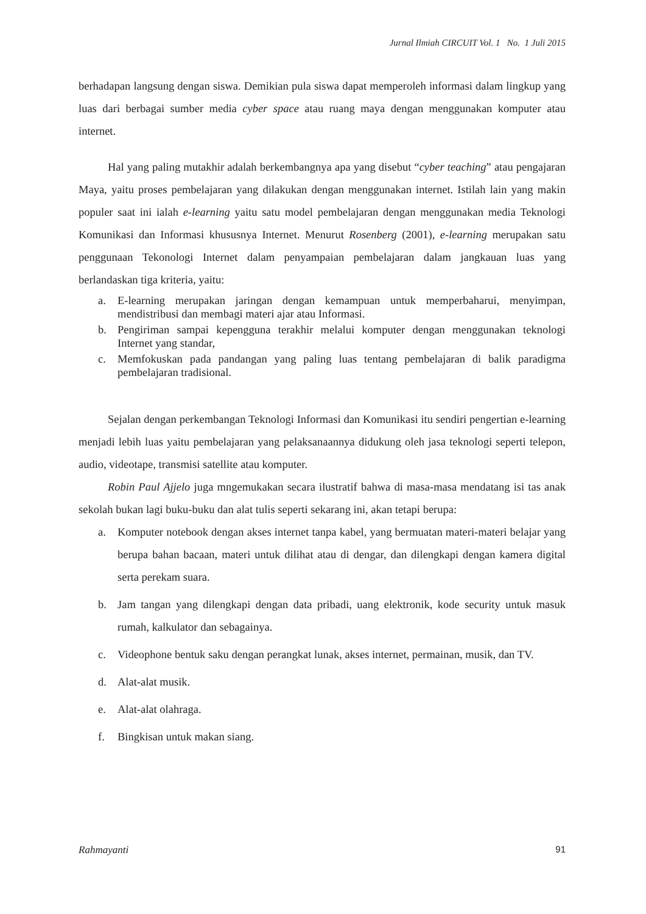Jurnal Ilmiah CIRCUIT Vol. 1 No. 1 Juli 2015
berhadapan langsung dengan siswa. Demikian pula siswa dapat memperoleh informasi dalam lingkup yang luas dari berbagai sumber media cyber space atau ruang maya dengan menggunakan komputer atau internet.
Hal yang paling mutakhir adalah berkembangnya apa yang disebut “cyber teaching” atau pengajaran Maya, yaitu proses pembelajaran yang dilakukan dengan menggunakan internet. Istilah lain yang makin populer saat ini ialah e-learning yaitu satu model pembelajaran dengan menggunakan media Teknologi Komunikasi dan Informasi khususnya Internet. Menurut Rosenberg (2001), e-learning merupakan satu penggunaan Tekonologi Internet dalam penyampaian pembelajaran dalam jangkauan luas yang berlandaskan tiga kriteria, yaitu:
a. E-learning merupakan jaringan dengan kemampuan untuk memperbaharui, menyimpan, mendistribusi dan membagi materi ajar atau Informasi.
b. Pengiriman sampai kepengguna terakhir melalui komputer dengan menggunakan teknologi Internet yang standar,
c. Memfokuskan pada pandangan yang paling luas tentang pembelajaran di balik paradigma pembelajaran tradisional.
Sejalan dengan perkembangan Teknologi Informasi dan Komunikasi itu sendiri pengertian e-learning menjadi lebih luas yaitu pembelajaran yang pelaksanaannya didukung oleh jasa teknologi seperti telepon, audio, videotape, transmisi satellite atau komputer.
Robin Paul Ajjelo juga mngemukakan secara ilustratif bahwa di masa-masa mendatang isi tas anak sekolah bukan lagi buku-buku dan alat tulis seperti sekarang ini, akan tetapi berupa:
a. Komputer notebook dengan akses internet tanpa kabel, yang bermuatan materi-materi belajar yang berupa bahan bacaan, materi untuk dilihat atau di dengar, dan dilengkapi dengan kamera digital serta perekam suara.
b. Jam tangan yang dilengkapi dengan data pribadi, uang elektronik, kode security untuk masuk rumah, kalkulator dan sebagainya.
c. Videophone bentuk saku dengan perangkat lunak, akses internet, permainan, musik, dan TV.
d. Alat-alat musik.
e. Alat-alat olahraga.
f. Bingkisan untuk makan siang.
Rahmayanti 91